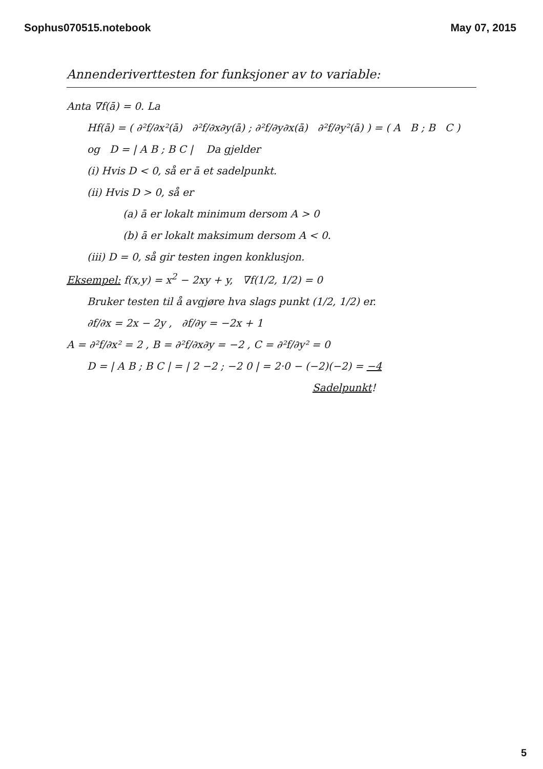Sophus070515.notebook May 07, 2015
Annenderiverttesten for funksjoner av to variable:
Anta ∇f(ā) = 0. La
Hf(ā) = ( ∂²f/∂x²(ā) ∂²f/∂x∂y(ā) ; ∂²f/∂y∂x(ā) ∂²f/∂y²(ā) ) = ( A B ; B C )
og D = | A B ; B C | Da gjelder
(i) Hvis D < 0, så er ā et sadelpunkt.
(ii) Hvis D > 0, så er
(a) ā er lokalt minimum dersom A > 0
(b) ā er lokalt maksimum dersom A < 0.
(iii) D = 0, så gir testen ingen konklusjon.
Eksempel: f(x,y) = x<sup>2</sup> − 2xy + y, ∇f(1/2, 1/2) = 0
Bruker testen til å avgjøre hva slags punkt (1/2, 1/2) er.
∂f/∂x = 2x − 2y , ∂f/∂y = −2x + 1
A = ∂²f/∂x² = 2 , B = ∂²f/∂x∂y = −2 , C = ∂²f/∂y² = 0
D = | A B ; B C | = | 2 −2 ; −2 0 | = 2·0 − (−2)(−2) = −4
Sadelpunkt!
5